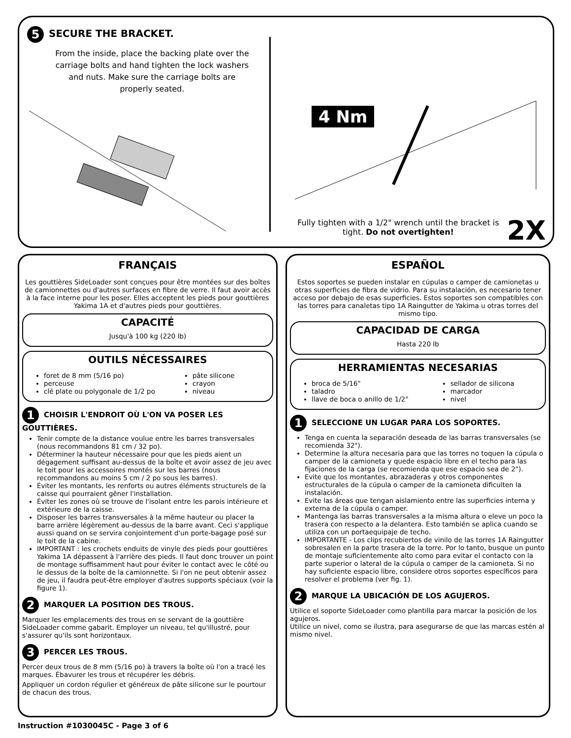5 SECURE THE BRACKET.
From the inside, place the backing plate over the carriage bolts and hand tighten the lock washers and nuts. Make sure the carriage bolts are properly seated.
4 Nm
Fully tighten with a 1/2" wrench until the bracket is tight. Do not overtighten!
2X
FRANÇAIS
Les gouttières SideLoader sont conçues pour être montées sur des boîtes de camionnettes ou d'autres surfaces en fibre de verre. Il faut avoir accès à la face interne pour les poser. Elles acceptent les pieds pour gouttières Yakima 1A et d'autres pieds pour gouttières.
CAPACITÉ
Jusqu'à 100 kg (220 lb)
OUTILS NÉCESSAIRES
foret de 8 mm (5/16 po)
perceuse
clé plate ou polygonale de 1/2 po
pâte silicone
crayon
niveau
1 CHOISIR L'ENDROIT OÙ L'ON VA POSER LES GOUTTIÈRES.
Tenir compte de la distance voulue entre les barres transversales (nous recommandons 81 cm / 32 po).
Déterminer la hauteur nécessaire pour que les pieds aient un dégagement suffisant au-dessus de la boîte et avoir assez de jeu avec le toit pour les accessoires montés sur les barres (nous recommandons au moins 5 cm / 2 po sous les barres).
Éviter les montants, les renforts ou autres éléments structurels de la caisse qui pourraient gêner l'installation.
Éviter les zones où se trouve de l'isolant entre les parois intérieure et extérieure de la caisse.
Disposer les barres transversales à la même hauteur ou placer la barre arrière légèrement au-dessus de la barre avant. Ceci s'applique aussi quand on se servira conjointement d'un porte-bagage posé sur le toit de la cabine.
IMPORTANT : les crochets enduits de vinyle des pieds pour gouttières Yakima 1A dépassent à l'arrière des pieds. Il faut donc trouver un point de montage suffisamment haut pour éviter le contact avec le côté ou le dessus de la boîte de la camionnette. Si l'on ne peut obtenir assez de jeu, il faudra peut-être employer d'autres supports spéciaux (voir la figure 1).
2 MARQUER LA POSITION DES TROUS.
Marquer les emplacements des trous en se servant de la gouttière SideLoader comme gabarit. Employer un niveau, tel qu'illustré, pour s'assurer qu'ils sont horizontaux.
3 PERCER LES TROUS.
Percer deux trous de 8 mm (5/16 po) à travers la boîte où l'on a tracé les marques. Ébavurer les trous et récupérer les débris.
Appliquer un cordon régulier et généreux de pâte silicone sur le pourtour de chacun des trous.
ESPAÑOL
Estos soportes se pueden instalar en cúpulas o camper de camionetas u otras superficies de fibra de vidrio. Para su instalación, es necesario tener acceso por debajo de esas superficies. Estos soportes son compatibles con las torres para canaletas tipo 1A Raingutter de Yakima u otras torres del mismo tipo.
CAPACIDAD DE CARGA
Hasta 220 lb
HERRAMIENTAS NECESARIAS
broca de 5/16"
taladro
llave de boca o anillo de 1/2"
sellador de silicona
marcador
nivel
1 SELECCIONE UN LUGAR PARA LOS SOPORTES.
Tenga en cuenta la separación deseada de las barras transversales (se recomienda 32").
Determine la altura necesaria para que las torres no toquen la cúpula o camper de la camioneta y quede espacio libre en el techo para las fijaciones de la carga (se recomienda que ese espacio sea de 2").
Evite que los montantes, abrazaderas y otros componentes estructurales de la cúpula o camper de la camioneta dificulten la instalación.
Evite las áreas que tengan aislamiento entre las superficies interna y externa de la cúpula o camper.
Mantenga las barras transversales a la misma altura o eleve un poco la trasera con respecto a la delantera. Esto también se aplica cuando se utiliza con un portaequipaje de techo.
IMPORTANTE - Los clips recubiertos de vinilo de las torres 1A Raingutter sobresalen en la parte trasera de la torre. Por lo tanto, busque un punto de montaje suficientemente alto como para evitar el contacto con la parte superior o lateral de la cúpula o camper de la camioneta. Si no hay suficiente espacio libre, considere otros soportes específicos para resolver el problema (ver fig. 1).
2 MARQUE LA UBICACIÓN DE LOS AGUJEROS.
Utilice el soporte SideLoader como plantilla para marcar la posición de los agujeros.
Utilice un nivel, como se ilustra, para asegurarse de que las marcas estén al mismo nivel.
Instruction #1030045C - Page 3 of 6